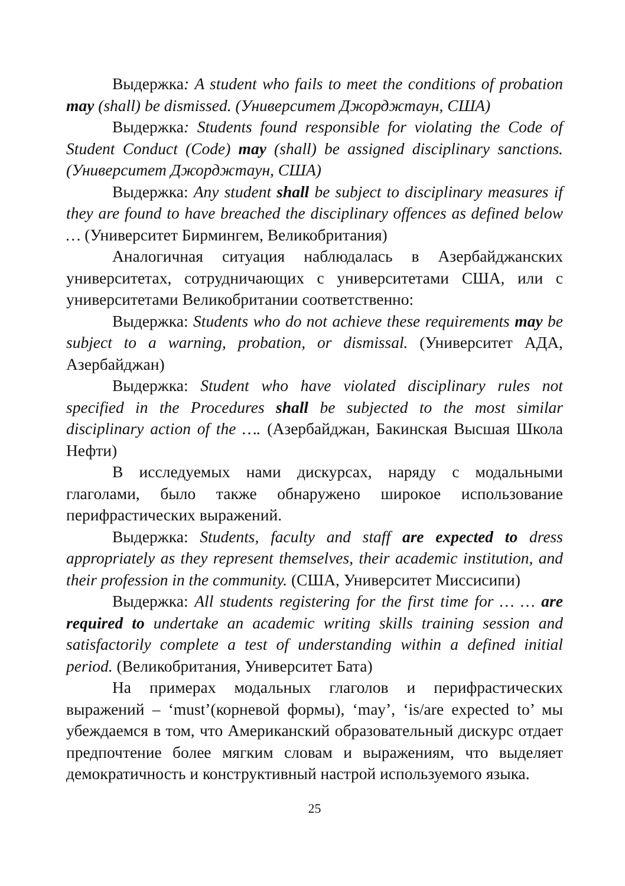Выдержка: A student who fails to meet the conditions of probation may (shall) be dismissed. (Университет Джорджтаун, США)
Выдержка: Students found responsible for violating the Code of Student Conduct (Code) may (shall) be assigned disciplinary sanctions. (Университет Джорджтаун, США)
Выдержка: Any student shall be subject to disciplinary measures if they are found to have breached the disciplinary offences as defined below … (Университет Бирмингем, Великобритания)
Аналогичная ситуация наблюдалась в Азербайджанских университетах, сотрудничающих с университетами США, или с университетами Великобритании соответственно:
Выдержка: Students who do not achieve these requirements may be subject to a warning, probation, or dismissal. (Университет АДА, Азербайджан)
Выдержка: Student who have violated disciplinary rules not specified in the Procedures shall be subjected to the most similar disciplinary action of the …. (Азербайджан, Бакинская Высшая Школа Нефти)
В исследуемых нами дискурсах, наряду с модальными глаголами, было также обнаружено широкое использование перифрастических выражений.
Выдержка: Students, faculty and staff are expected to dress appropriately as they represent themselves, their academic institution, and their profession in the community. (США, Университет Миссисипи)
Выдержка: All students registering for the first time for … … are required to undertake an academic writing skills training session and satisfactorily complete a test of understanding within a defined initial period. (Великобритания, Университет Бата)
На примерах модальных глаголов и перифрастических выражений – ‘must’(корневой формы), ‘may’, ‘is/are expected to’ мы убеждаемся в том, что Американский образовательный дискурс отдает предпочтение более мягким словам и выражениям, что выделяет демократичность и конструктивный настрой используемого языка.
25